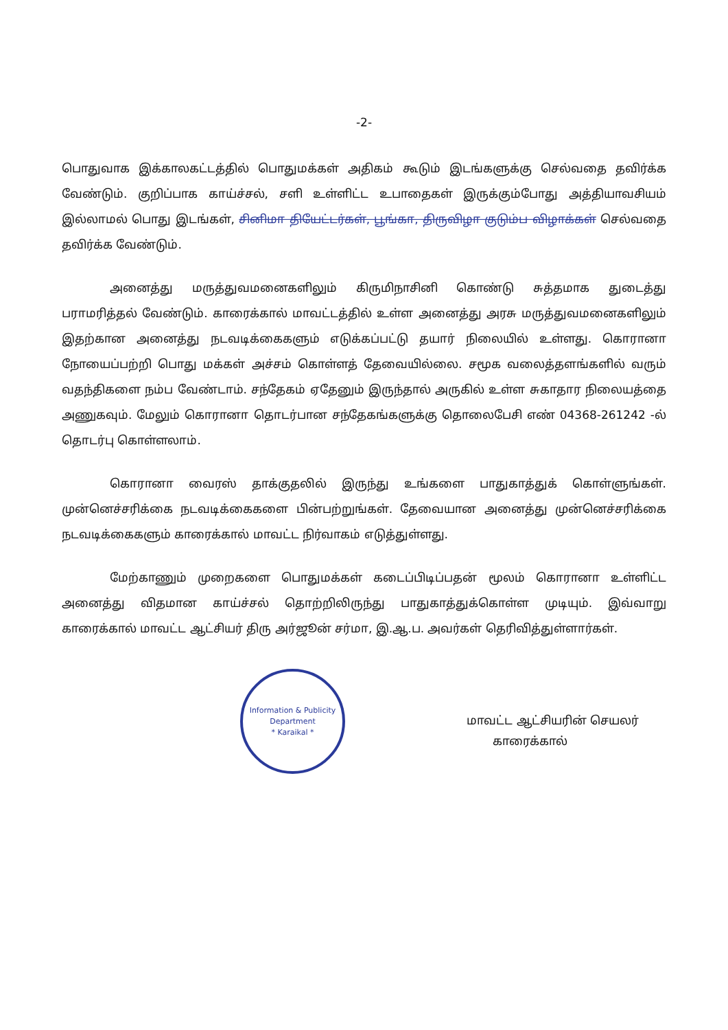-2-
பொதுவாக இக்காலகட்டத்தில் பொதுமக்கள் அதிகம் கூடும் இடங்களுக்கு செல்வதை தவிர்க்க வேண்டும். குறிப்பாக காய்ச்சல், சளி உள்ளிட்ட உபாதைகள் இருக்கும்போது அத்தியாவசியம் இல்லாமல் பொது இடங்கள், சினிமா தியேட்டர்கள், பூங்கா, திருவிழா குடும்ப விழாக்கள் செல்வதை தவிர்க்க வேண்டும்.
அனைத்து மருத்துவமனைகளிலும் கிருமிநாசினி கொண்டு சுத்தமாக துடைத்து பராமரித்தல் வேண்டும். காரைக்கால் மாவட்டத்தில் உள்ள அனைத்து அரசு மருத்துவமனைகளிலும் இதற்கான அனைத்து நடவடிக்கைகளும் எடுக்கப்பட்டு தயார் நிலையில் உள்ளது. கொரானா நோயைப்பற்றி பொது மக்கள் அச்சம் கொள்ளத் தேவையில்லை. சமூக வலைத்தளங்களில் வரும் வதந்திகளை நம்ப வேண்டாம். சந்தேகம் ஏதேனும் இருந்தால் அருகில் உள்ள சுகாதார நிலையத்தை அணுகவும். மேலும் கொரானா தொடர்பான சந்தேகங்களுக்கு தொலைபேசி எண் 04368-261242 -ல் தொடர்பு கொள்ளலாம்.
கொரானா வைரஸ் தாக்குதலில் இருந்து உங்களை பாதுகாத்துக் கொள்ளுங்கள். முன்னெச்சரிக்கை நடவடிக்கைகளை பின்பற்றுங்கள். தேவையான அனைத்து முன்னெச்சரிக்கை நடவடிக்கைகளும் காரைக்கால் மாவட்ட நிர்வாகம் எடுத்துள்ளது.
மேற்காணும் முறைகளை பொதுமக்கள் கடைப்பிடிப்பதன் மூலம் கொரானா உள்ளிட்ட அனைத்து விதமான காய்ச்சல் தொற்றிலிருந்து பாதுகாத்துக்கொள்ள முடியும். இவ்வாறு காரைக்கால் மாவட்ட ஆட்சியர் திரு அர்ஜூன் சர்மா, இ.ஆ.ப. அவர்கள் தெரிவித்துள்ளார்கள்.
Information & Publicity Department
* Karaikal *
மாவட்ட ஆட்சியரின் செயலர்
காரைக்கால்